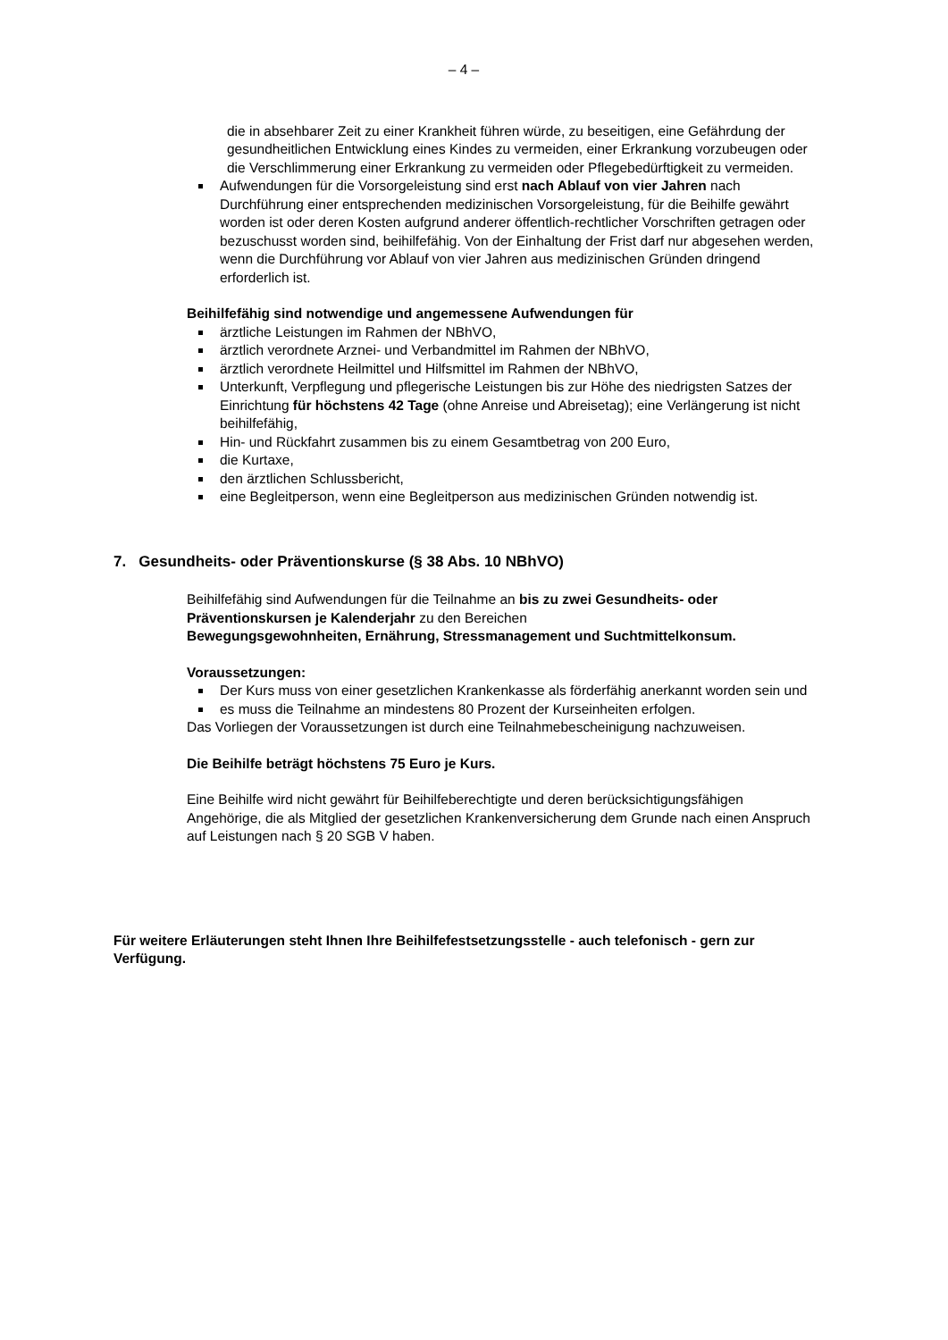– 4 –
die in absehbarer Zeit zu einer Krankheit führen würde, zu beseitigen, eine Gefährdung der gesundheitlichen Entwicklung eines Kindes zu vermeiden, einer Erkrankung vorzubeugen oder die Verschlimmerung einer Erkrankung zu vermeiden oder Pflegebedürftigkeit zu vermeiden.
Aufwendungen für die Vorsorgeleistung sind erst nach Ablauf von vier Jahren nach Durchführung einer entsprechenden medizinischen Vorsorgeleistung, für die Beihilfe gewährt worden ist oder deren Kosten aufgrund anderer öffentlich-rechtlicher Vorschriften getragen oder bezuschusst worden sind, beihilfefähig. Von der Einhaltung der Frist darf nur abgesehen werden, wenn die Durchführung vor Ablauf von vier Jahren aus medizinischen Gründen dringend erforderlich ist.
Beihilfefähig sind notwendige und angemessene Aufwendungen für
ärztliche Leistungen im Rahmen der NBhVO,
ärztlich verordnete Arznei- und Verbandmittel im Rahmen der NBhVO,
ärztlich verordnete Heilmittel und Hilfsmittel im Rahmen der NBhVO,
Unterkunft, Verpflegung und pflegerische Leistungen bis zur Höhe des niedrigsten Satzes der Einrichtung für höchstens 42 Tage (ohne Anreise und Abreisetag); eine Verlängerung ist nicht beihilfefähig,
Hin- und Rückfahrt zusammen bis zu einem Gesamtbetrag von 200 Euro,
die Kurtaxe,
den ärztlichen Schlussbericht,
eine Begleitperson, wenn eine Begleitperson aus medizinischen Gründen notwendig ist.
7. Gesundheits- oder Präventionskurse (§ 38 Abs. 10 NBhVO)
Beihilfefähig sind Aufwendungen für die Teilnahme an bis zu zwei Gesundheits- oder Präventionskursen je Kalenderjahr zu den Bereichen
Bewegungsgewohnheiten, Ernährung, Stressmanagement und Suchtmittelkonsum.
Voraussetzungen:
Der Kurs muss von einer gesetzlichen Krankenkasse als förderfähig anerkannt worden sein und
es muss die Teilnahme an mindestens 80 Prozent der Kurseinheiten erfolgen.
Das Vorliegen der Voraussetzungen ist durch eine Teilnahmebescheinigung nachzuweisen.
Die Beihilfe beträgt höchstens 75 Euro je Kurs.
Eine Beihilfe wird nicht gewährt für Beihilfeberechtigte und deren berücksichtigungsfähigen Angehörige, die als Mitglied der gesetzlichen Krankenversicherung dem Grunde nach einen Anspruch auf Leistungen nach § 20 SGB V haben.
Für weitere Erläuterungen steht Ihnen Ihre Beihilfefestsetzungsstelle - auch telefonisch - gern zur Verfügung.